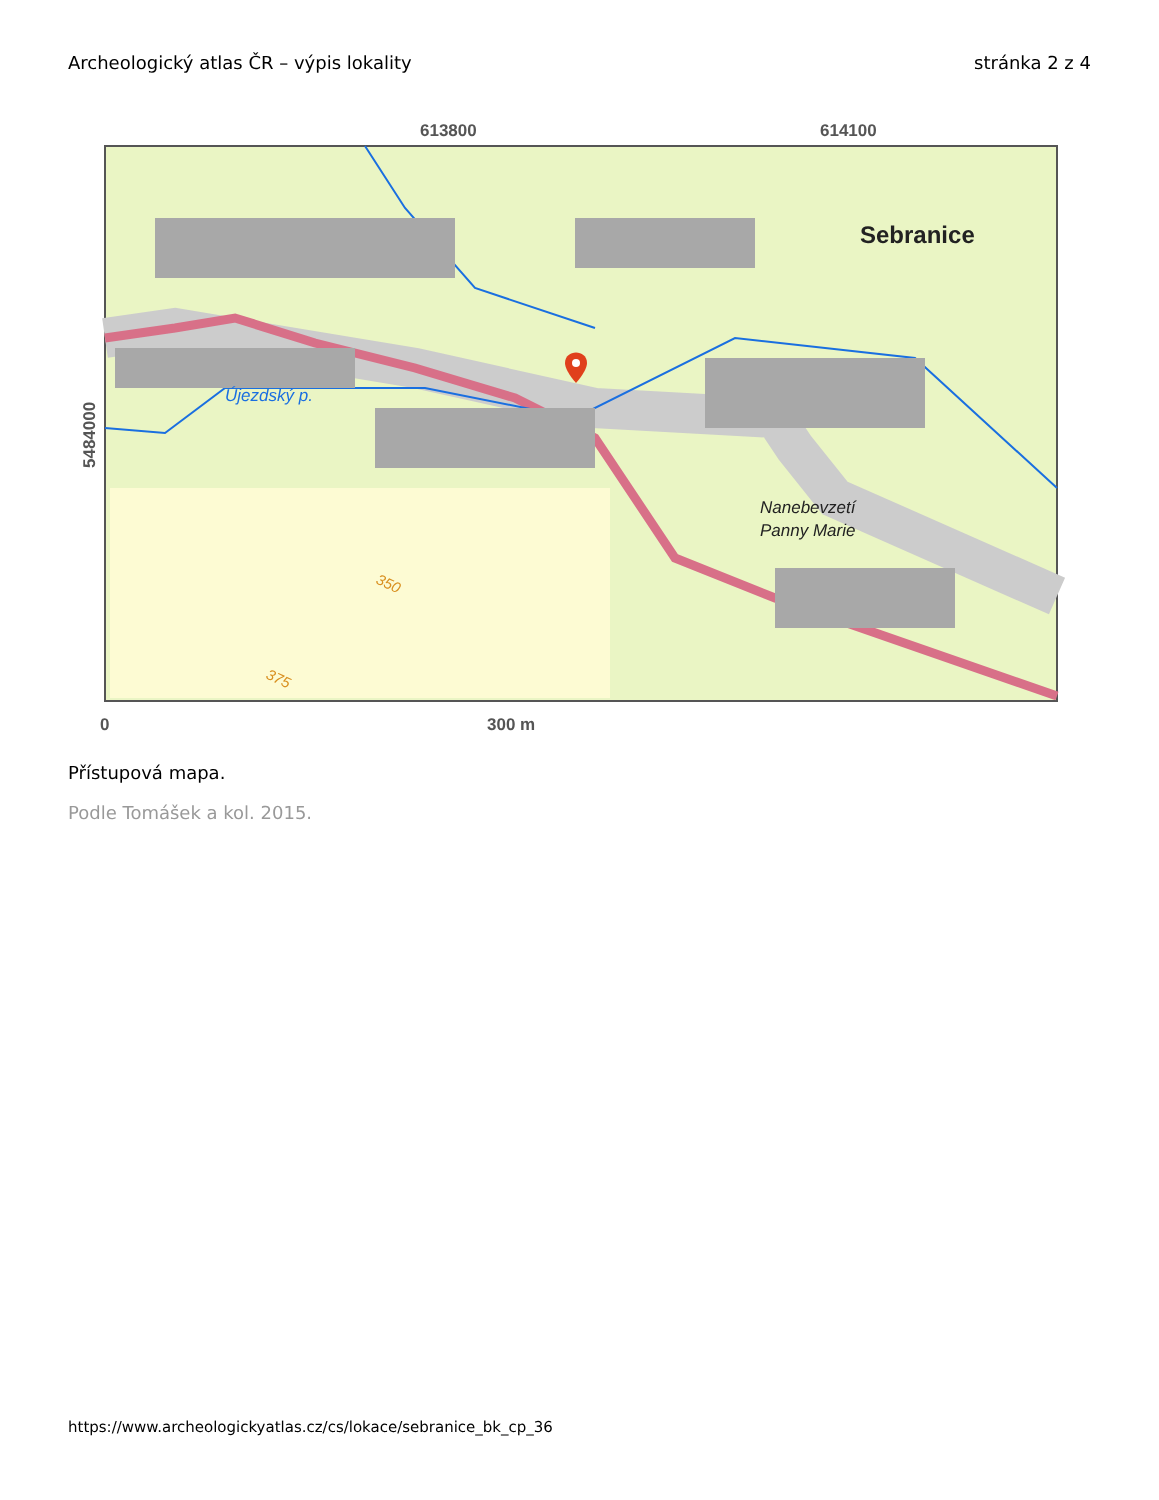Archeologický atlas ČR – výpis lokality stránka 2 z 4
613800
614100
Sebranice
Újezdský p.
Nanebevzetí
Panny Marie
350
375
5484000
0
300 m
Přístupová mapa.
Podle Tomášek a kol. 2015.
https://www.archeologickyatlas.cz/cs/lokace/sebranice_bk_cp_36